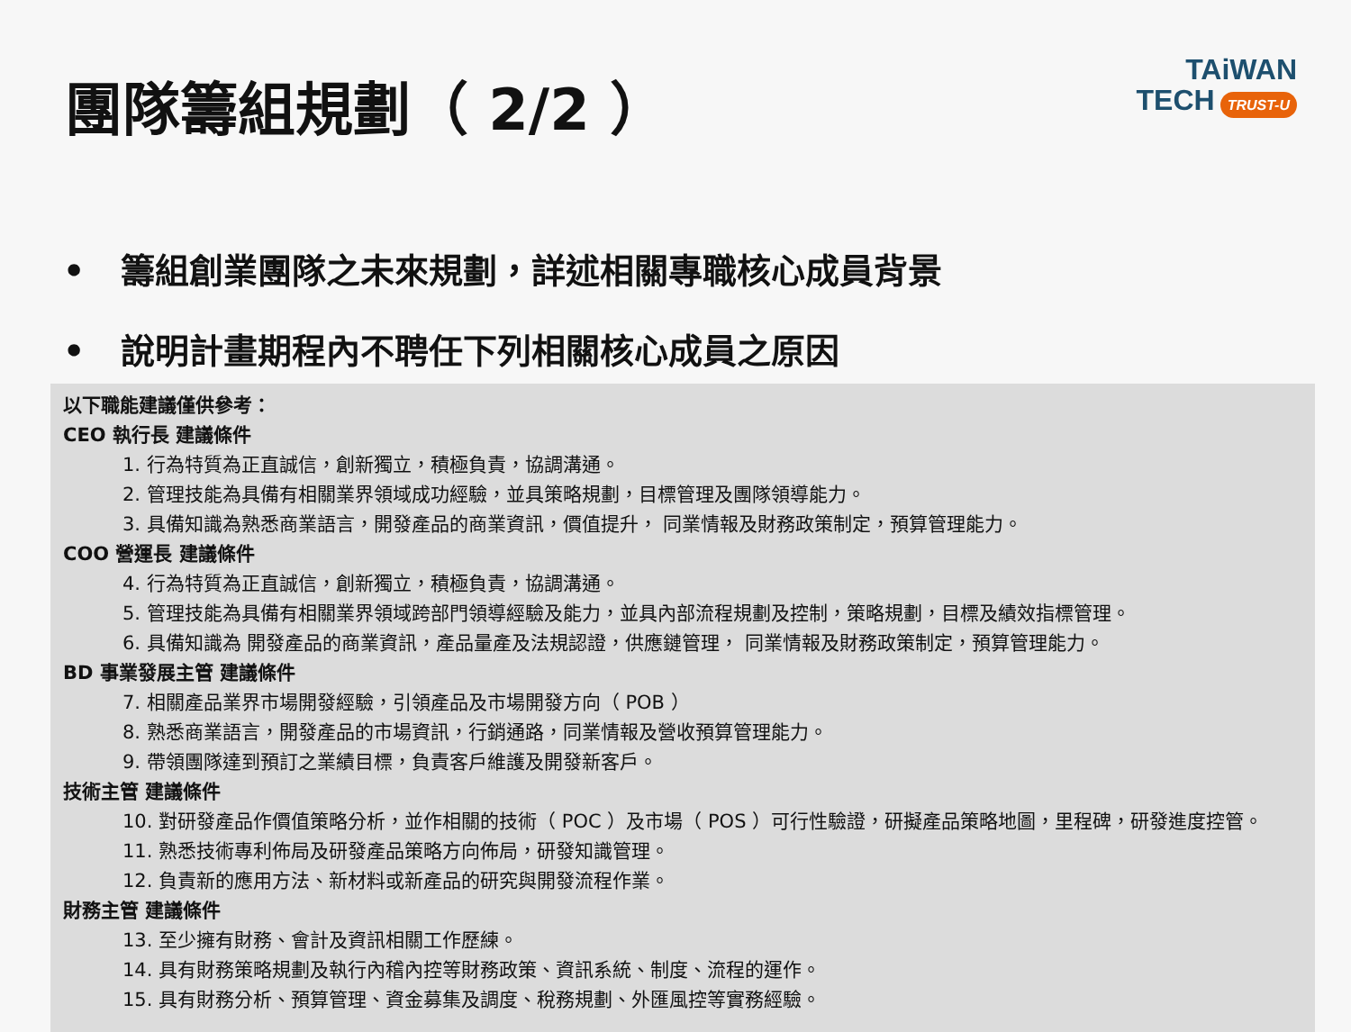團隊籌組規劃（ 2/2 ）
TAiWAN
TECH TRUST-U
• 籌組創業團隊之未來規劃，詳述相關專職核心成員背景
• 說明計畫期程內不聘任下列相關核心成員之原因
以下職能建議僅供參考：
CEO 執行長 建議條件
1. 行為特質為正直誠信，創新獨立，積極負責，協調溝通。
2. 管理技能為具備有相關業界領域成功經驗，並具策略規劃，目標管理及團隊領導能力。
3. 具備知識為熟悉商業語言，開發產品的商業資訊，價值提升， 同業情報及財務政策制定，預算管理能力。
COO 營運長 建議條件
4. 行為特質為正直誠信，創新獨立，積極負責，協調溝通。
5. 管理技能為具備有相關業界領域跨部門領導經驗及能力，並具內部流程規劃及控制，策略規劃，目標及績效指標管理。
6. 具備知識為 開發產品的商業資訊，產品量產及法規認證，供應鏈管理， 同業情報及財務政策制定，預算管理能力。
BD 事業發展主管 建議條件
7. 相關產品業界市場開發經驗，引領產品及市場開發方向（ POB ）
8. 熟悉商業語言，開發產品的市場資訊，行銷通路，同業情報及營收預算管理能力。
9. 帶領團隊達到預訂之業績目標，負責客戶維護及開發新客戶。
技術主管 建議條件
10. 對研發產品作價值策略分析，並作相關的技術（ POC ）及市場（ POS ）可行性驗證，研擬產品策略地圖，里程碑，研發進度控管。
11. 熟悉技術專利佈局及研發產品策略方向佈局，研發知識管理。
12. 負責新的應用方法、新材料或新產品的研究與開發流程作業。
財務主管 建議條件
13. 至少擁有財務、會計及資訊相關工作歷練。
14. 具有財務策略規劃及執行內稽內控等財務政策、資訊系統、制度、流程的運作。
15. 具有財務分析、預算管理、資金募集及調度、稅務規劃、外匯風控等實務經驗。